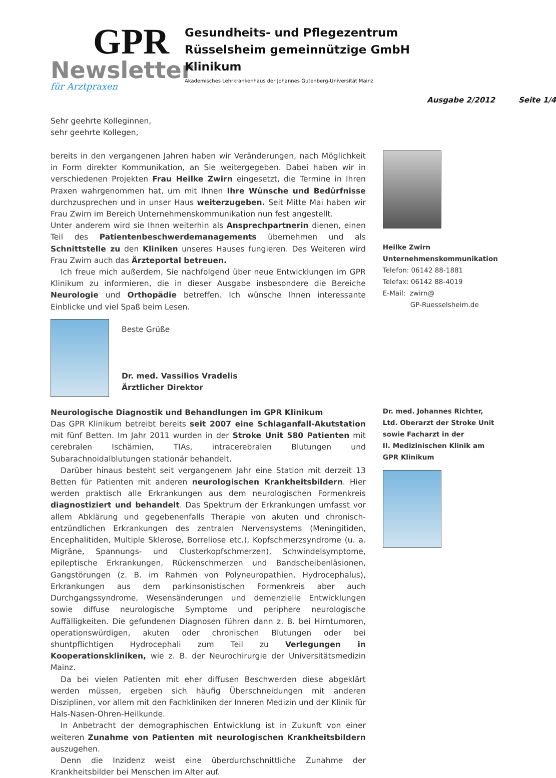GPR
Newsletter
für Arztpraxen
Gesundheits- und Pflegezentrum
Rüsselsheim gemeinnützige GmbH
Klinikum
Akademisches Lehrkrankenhaus der Johannes Gutenberg-Universität Mainz
Ausgabe 2/2012 Seite 1/4
Sehr geehrte Kolleginnen,
sehr geehrte Kollegen,
bereits in den vergangenen Jahren haben wir Veränderungen, nach Möglichkeit in Form direkter Kommunikation, an Sie weitergegeben. Dabei haben wir in verschiedenen Projekten Frau Heilke Zwirn eingesetzt, die Termine in Ihren Praxen wahrgenommen hat, um mit Ihnen Ihre Wünsche und Bedürfnisse durchzusprechen und in unser Haus weiterzugeben. Seit Mitte Mai haben wir Frau Zwirn im Bereich Unternehmenskommunikation nun fest angestellt.
Unter anderem wird sie Ihnen weiterhin als Ansprechpartnerin dienen, einen Teil des Patientenbeschwerdemanagements übernehmen und als Schnittstelle zu den Kliniken unseres Hauses fungieren. Des Weiteren wird Frau Zwirn auch das Ärzteportal betreuen.
Ich freue mich außerdem, Sie nachfolgend über neue Entwicklungen im GPR Klinikum zu informieren, die in dieser Ausgabe insbesondere die Bereiche Neurologie und Orthopädie betreffen. Ich wünsche Ihnen interessante Einblicke und viel Spaß beim Lesen.
Beste Grüße
Dr. med. Vassilios Vradelis
Ärztlicher Direktor
Neurologische Diagnostik und Behandlungen im GPR Klinikum
Das GPR Klinikum betreibt bereits seit 2007 eine Schlaganfall-Akutstation mit fünf Betten. Im Jahr 2011 wurden in der Stroke Unit 580 Patienten mit cerebralen Ischämien, TIAs, intracerebralen Blutungen und Subarachnoidalblutungen stationär behandelt.
Darüber hinaus besteht seit vergangenem Jahr eine Station mit derzeit 13 Betten für Patienten mit anderen neurologischen Krankheitsbildern. Hier werden praktisch alle Erkrankungen aus dem neurologischen Formenkreis diagnostiziert und behandelt. Das Spektrum der Erkrankungen umfasst vor allem Abklärung und gegebenenfalls Therapie von akuten und chronisch-entzündlichen Erkrankungen des zentralen Nervensystems (Meningitiden, Encephalitiden, Multiple Sklerose, Borreliose etc.), Kopfschmerzsyndrome (u. a. Migräne, Spannungs- und Clusterkopfschmerzen), Schwindelsymptome, epileptische Erkrankungen, Rückenschmerzen und Bandscheibenläsionen, Gangstörungen (z. B. im Rahmen von Polyneuropathien, Hydrocephalus), Erkrankungen aus dem parkinsonistischen Formenkreis aber auch Durchgangssyndrome, Wesensänderungen und demenzielle Entwicklungen sowie diffuse neurologische Symptome und periphere neurologische Auffälligkeiten. Die gefundenen Diagnosen führen dann z. B. bei Hirntumoren, operationswürdigen, akuten oder chronischen Blutungen oder bei shuntpflichtigen Hydrocephali zum Teil zu Verlegungen in Kooperationskliniken, wie z. B. der Neurochirurgie der Universitätsmedizin Mainz.
Da bei vielen Patienten mit eher diffusen Beschwerden diese abgeklärt werden müssen, ergeben sich häufig Überschneidungen mit anderen Disziplinen, vor allem mit den Fachkliniken der Inneren Medizin und der Klinik für Hals-Nasen-Ohren-Heilkunde.
In Anbetracht der demographischen Entwicklung ist in Zukunft von einer weiteren Zunahme von Patienten mit neurologischen Krankheitsbildern auszugehen.
Denn die Inzidenz weist eine überdurchschnittliche Zunahme der Krankheitsbilder bei Menschen im Alter auf.
Heilke Zwirn
Unternehmenskommunikation
Telefon: 06142 88-1881
Telefax: 06142 88-4019
E-Mail: zwirn@
GP-Ruesselsheim.de
Dr. med. Johannes Richter,
Ltd. Oberarzt der Stroke Unit
sowie Facharzt in der
II. Medizinischen Klinik am
GPR Klinikum